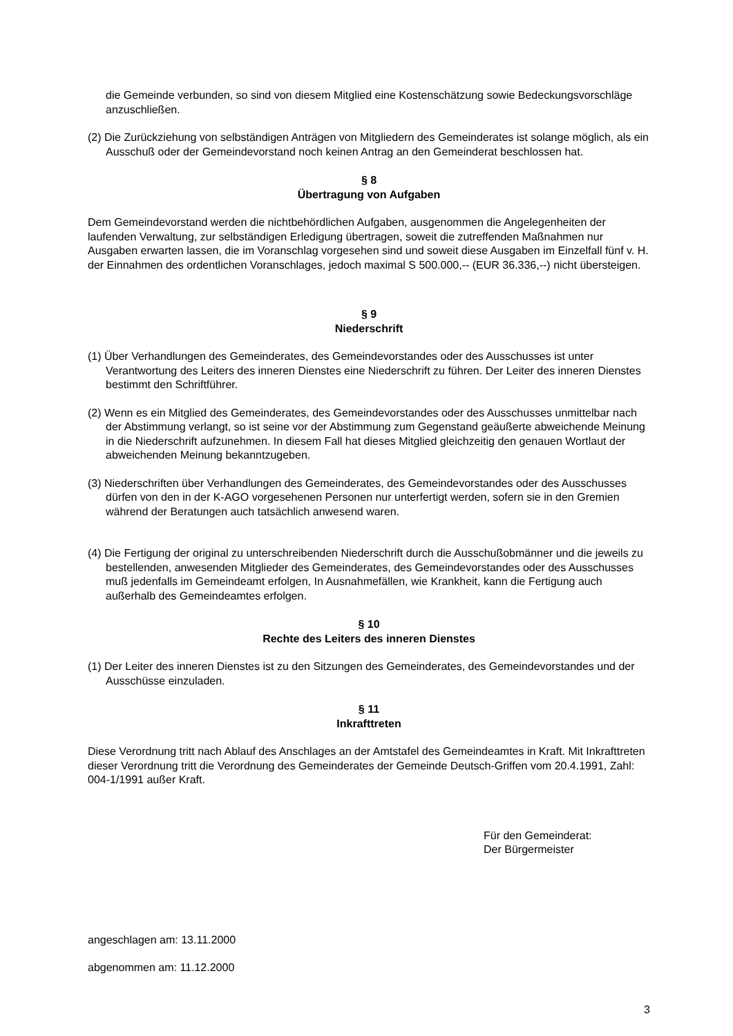die Gemeinde verbunden, so sind von diesem Mitglied eine Kostenschätzung sowie Bedeckungsvorschläge anzuschließen.
(2) Die Zurückziehung von selbständigen Anträgen von Mitgliedern des Gemeinderates ist solange möglich, als ein Ausschuß oder der Gemeindevorstand noch keinen Antrag an den Gemeinderat beschlossen hat.
§ 8
Übertragung von Aufgaben
Dem Gemeindevorstand werden die nichtbehördlichen Aufgaben, ausgenommen die Angelegenheiten der laufenden Verwaltung, zur selbständigen Erledigung übertragen, soweit die zutreffenden Maßnahmen nur Ausgaben erwarten lassen, die im Voranschlag vorgesehen sind und soweit diese Ausgaben im Einzelfall fünf v. H. der Einnahmen des ordentlichen Voranschlages, jedoch maximal S 500.000,-- (EUR 36.336,--) nicht übersteigen.
§ 9
Niederschrift
(1) Über Verhandlungen des Gemeinderates, des Gemeindevorstandes oder des Ausschusses ist unter Verantwortung des Leiters des inneren Dienstes eine Niederschrift zu führen. Der Leiter des inneren Dienstes bestimmt den Schriftführer.
(2) Wenn es ein Mitglied des Gemeinderates, des Gemeindevorstandes oder des Ausschusses unmittelbar nach der Abstimmung verlangt, so ist seine vor der Abstimmung zum Gegenstand geäußerte abweichende Meinung in die Niederschrift aufzunehmen. In diesem Fall hat dieses Mitglied gleichzeitig den genauen Wortlaut der abweichenden Meinung bekanntzugeben.
(3) Niederschriften über Verhandlungen des Gemeinderates, des Gemeindevorstandes oder des Ausschusses dürfen von den in der K-AGO vorgesehenen Personen nur unterfertigt werden, sofern sie in den Gremien während der Beratungen auch tatsächlich anwesend waren.
(4) Die Fertigung der original zu unterschreibenden Niederschrift durch die Ausschußobmänner und die jeweils zu bestellenden, anwesenden Mitglieder des Gemeinderates, des Gemeindevorstandes oder des Ausschusses muß jedenfalls im Gemeindeamt erfolgen, In Ausnahmefällen, wie Krankheit, kann die Fertigung auch außerhalb des Gemeindeamtes erfolgen.
§ 10
Rechte des Leiters des inneren Dienstes
(1) Der Leiter des inneren Dienstes ist zu den Sitzungen des Gemeinderates, des Gemeindevorstandes und der Ausschüsse einzuladen.
§ 11
Inkrafttreten
Diese Verordnung tritt nach Ablauf des Anschlages an der Amtstafel des Gemeindeamtes in Kraft. Mit Inkrafttreten dieser Verordnung tritt die Verordnung des Gemeinderates der Gemeinde Deutsch-Griffen vom 20.4.1991, Zahl: 004-1/1991 außer Kraft.
Für den Gemeinderat:
Der Bürgermeister
angeschlagen am: 13.11.2000
abgenommen am: 11.12.2000
3